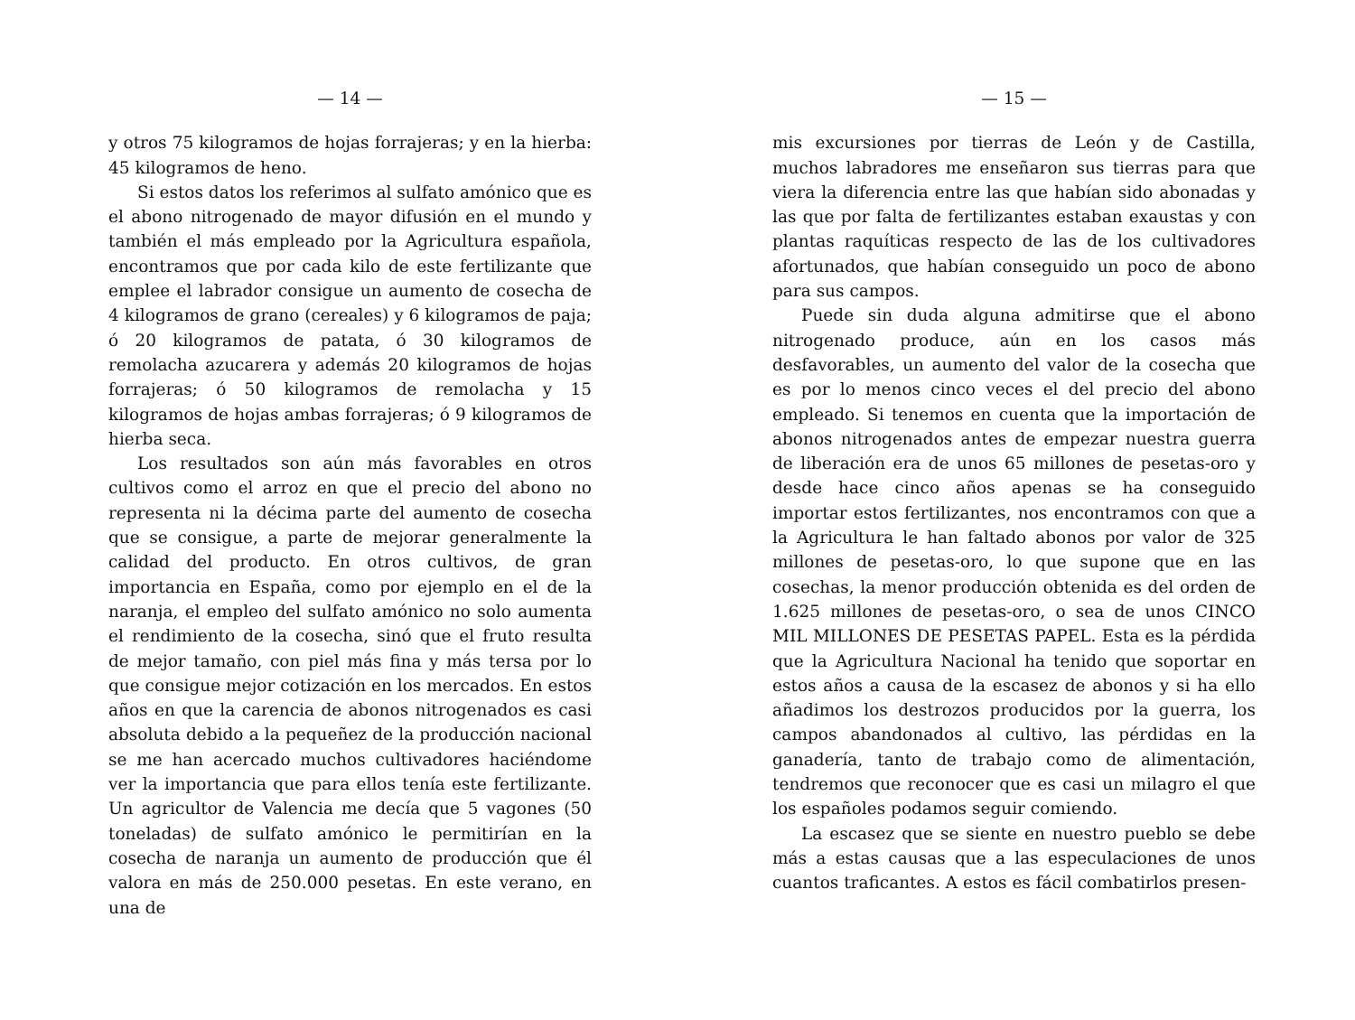— 14 —
y otros 75 kilogramos de hojas forrajeras; y en la hierba: 45 kilogramos de heno.
Si estos datos los referimos al sulfato amónico que es el abono nitrogenado de mayor difusión en el mundo y también el más empleado por la Agricultura española, encontramos que por cada kilo de este fertilizante que emplee el labrador consigue un aumento de cosecha de 4 kilogramos de grano (cereales) y 6 kilogramos de paja; ó 20 kilogramos de patata, ó 30 kilogramos de remolacha azucarera y además 20 kilogramos de hojas forrajeras; ó 50 kilogramos de remolacha y 15 kilogramos de hojas ambas forrajeras; ó 9 kilogramos de hierba seca.
Los resultados son aún más favorables en otros cultivos como el arroz en que el precio del abono no representa ni la décima parte del aumento de cosecha que se consigue, a parte de mejorar generalmente la calidad del producto. En otros cultivos, de gran importancia en España, como por ejemplo en el de la naranja, el empleo del sulfato amónico no solo aumenta el rendimiento de la cosecha, sinó que el fruto resulta de mejor tamaño, con piel más fina y más tersa por lo que consigue mejor cotización en los mercados. En estos años en que la carencia de abonos nitrogenados es casi absoluta debido a la pequeñez de la producción nacional se me han acercado muchos cultivadores haciéndome ver la importancia que para ellos tenía este fertilizante. Un agricultor de Valencia me decía que 5 vagones (50 toneladas) de sulfato amónico le permitirían en la cosecha de naranja un aumento de producción que él valora en más de 250.000 pesetas. En este verano, en una de
— 15 —
mis excursiones por tierras de León y de Castilla, muchos labradores me enseñaron sus tierras para que viera la diferencia entre las que habían sido abonadas y las que por falta de fertilizantes estaban exaustas y con plantas raquíticas respecto de las de los cultivadores afortunados, que habían conseguido un poco de abono para sus campos.
Puede sin duda alguna admitirse que el abono nitrogenado produce, aún en los casos más desfavorables, un aumento del valor de la cosecha que es por lo menos cinco veces el del precio del abono empleado. Si tenemos en cuenta que la importación de abonos nitrogenados antes de empezar nuestra guerra de liberación era de unos 65 millones de pesetas-oro y desde hace cinco años apenas se ha conseguido importar estos fertilizantes, nos encontramos con que a la Agricultura le han faltado abonos por valor de 325 millones de pesetas-oro, lo que supone que en las cosechas, la menor producción obtenida es del orden de 1.625 millones de pesetas-oro, o sea de unos CINCO MIL MILLONES DE PESETAS PAPEL. Esta es la pérdida que la Agricultura Nacional ha tenido que soportar en estos años a causa de la escasez de abonos y si ha ello añadimos los destrozos producidos por la guerra, los campos abandonados al cultivo, las pérdidas en la ganadería, tanto de trabajo como de alimentación, tendremos que reconocer que es casi un milagro el que los españoles podamos seguir comiendo.
La escasez que se siente en nuestro pueblo se debe más a estas causas que a las especulaciones de unos cuantos traficantes. A estos es fácil combatirlos presen-